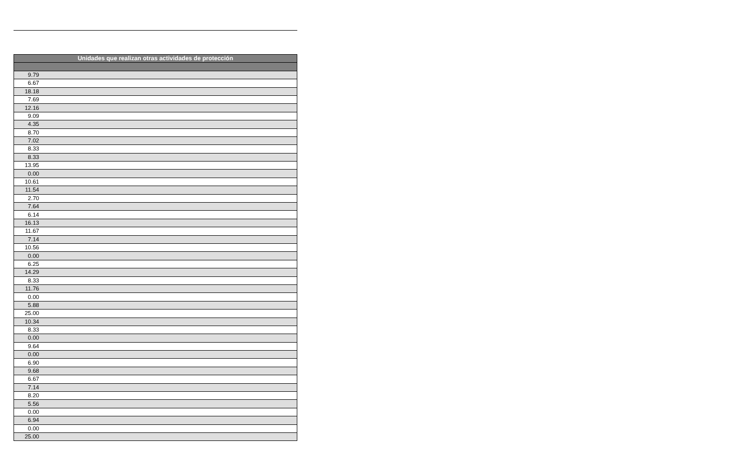| Unidades que realizan otras actividades de protección |
| --- |
| 9.79 |
| 6.67 |
| 18.18 |
| 7.69 |
| 12.16 |
| 9.09 |
| 4.35 |
| 8.70 |
| 7.02 |
| 8.33 |
| 8.33 |
| 13.95 |
| 0.00 |
| 10.61 |
| 11.54 |
| 2.70 |
| 7.64 |
| 6.14 |
| 16.13 |
| 11.67 |
| 7.14 |
| 10.56 |
| 0.00 |
| 6.25 |
| 14.29 |
| 8.33 |
| 11.76 |
| 0.00 |
| 5.88 |
| 25.00 |
| 10.34 |
| 8.33 |
| 0.00 |
| 9.64 |
| 0.00 |
| 6.90 |
| 9.68 |
| 6.67 |
| 7.14 |
| 8.20 |
| 5.56 |
| 0.00 |
| 6.94 |
| 0.00 |
| 25.00 |